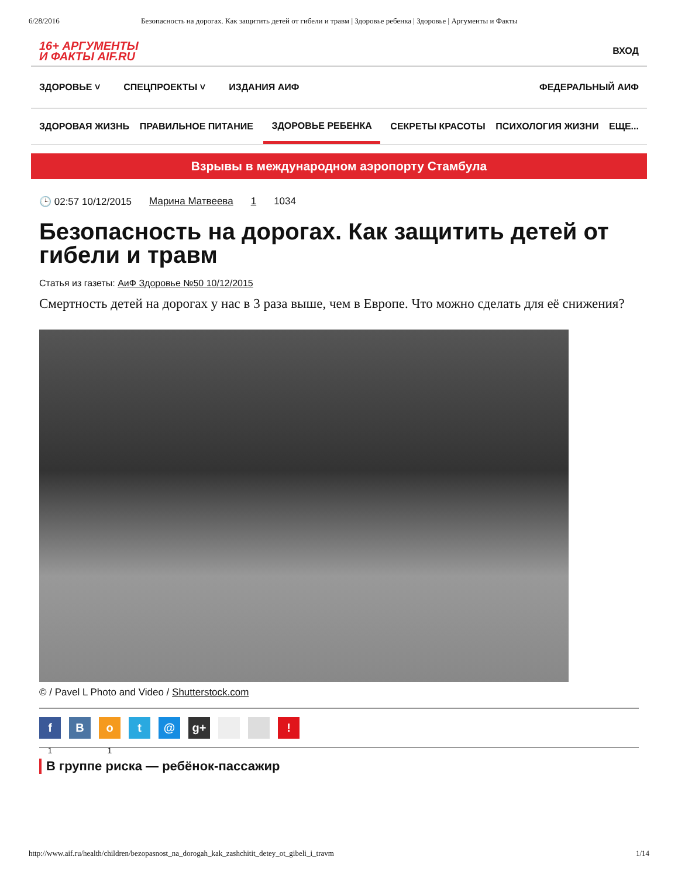6/28/2016 Безопасность на дорогах. Как защитить детей от гибели и травм | Здоровье ребенка | Здоровье | Аргументы и Факты
16+ АРГУМЕНТЫ
И ФАКТЫ AIF.RU
ВХОД
ЗДОРОВЬЕ ˅ СПЕЦПРОЕКТЫ ˅ ИЗДАНИЯ АИФ ФЕДЕРАЛЬНЫЙ АИФ
ЗДОРОВАЯ ЖИЗНЬ ПРАВИЛЬНОЕ ПИТАНИЕ ЗДОРОВЬЕ РЕБЕНКА СЕКРЕТЫ КРАСОТЫ ПСИХОЛОГИЯ ЖИЗНИ ЕЩЕ...
Взрывы в международном аэропорту Стамбула
🕒 02:57 10/12/2015 Марина Матвеева 1 1034
Безопасность на дорогах. Как защитить детей от гибели и травм
Статья из газеты: АиФ Здоровье №50 10/12/2015
Смертность детей на дорогах у нас в 3 раза выше, чем в Европе. Что можно сделать для её снижения?
© / Pavel L Photo and Video / Shutterstock.com
f
1
B o
1
t @ g+ !
В группе риска — ребёнок-пассажир
http://www.aif.ru/health/children/bezopasnost_na_dorogah_kak_zashchitit_detey_ot_gibeli_i_travm 1/14